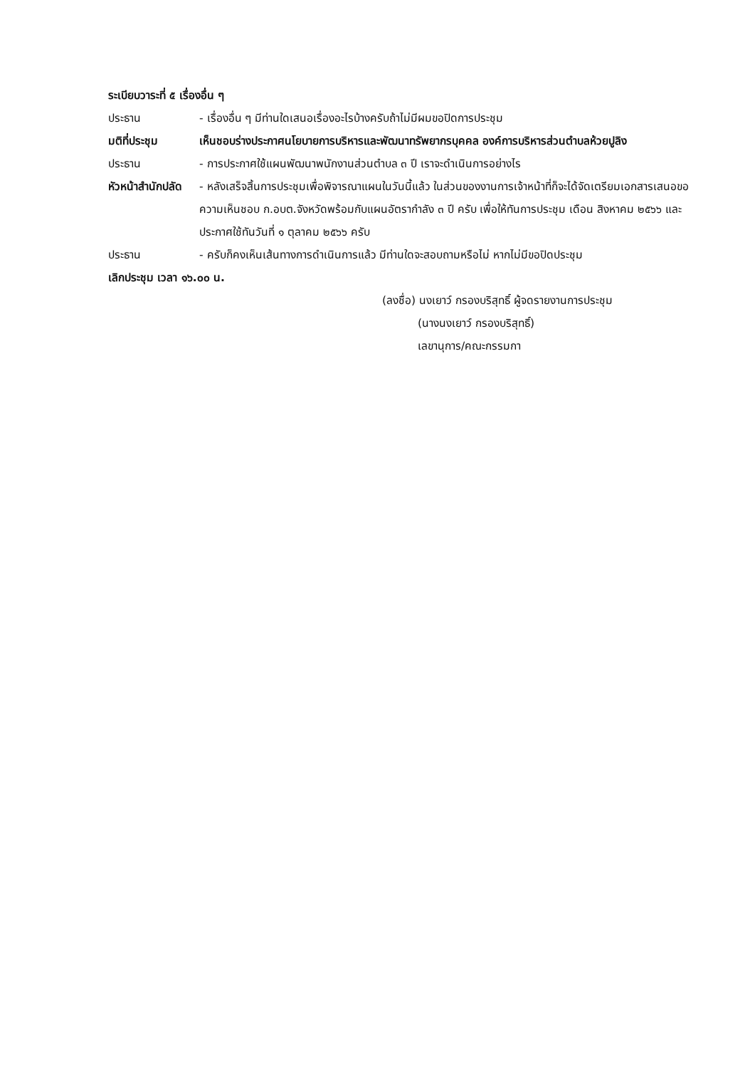ระเบียบวาระที่ ๕ เรื่องอื่น ๆ
ประธาน - เรื่องอื่น ๆ มีท่านใดเสนอเรื่องอะไรบ้างครับถ้าไม่มีผมขอปิดการประชุม
มติที่ประชุม เห็นชอบร่างประกาศนโยบายการบริหารและพัฒนาทรัพยากรบุคคล องค์การบริหารส่วนตำบลห้วยปูลิง
ประธาน - การประกาศใช้แผนพัฒนาพนักงานส่วนตำบล ๓ ปี เราจะดำเนินการอย่างไร
หัวหน้าสำนักปลัด
- หลังเสร็จสิ้นการประชุมเพื่อพิจารณาแผนในวันนี้แล้ว ในส่วนของงานการเจ้าหน้าที่ก็จะได้จัดเตรียมเอกสารเสนอขอความเห็นชอบ ก.อบต.จังหวัดพร้อมกับแผนอัตรากำลัง ๓ ปี ครับ เพื่อให้ทันการประชุม เดือน สิงหาคม ๒๕๖๖ และประกาศใช้ทันวันที่ ๑ ตุลาคม ๒๕๖๖ ครับ
ประธาน - ครับก็คงเห็นเส้นทางการดำเนินการแล้ว มีท่านใดจะสอบถามหรือไม่ หากไม่มีขอปิดประชุม
เลิกประชุม เวลา ๑๖.๐๐ น.
(ลงชื่อ) นงเยาว์ กรองบริสุทธิ์ ผู้จดรายงานการประชุม
(นางนงเยาว์ กรองบริสุทธิ์)
เลขานุการ/คณะกรรมกา